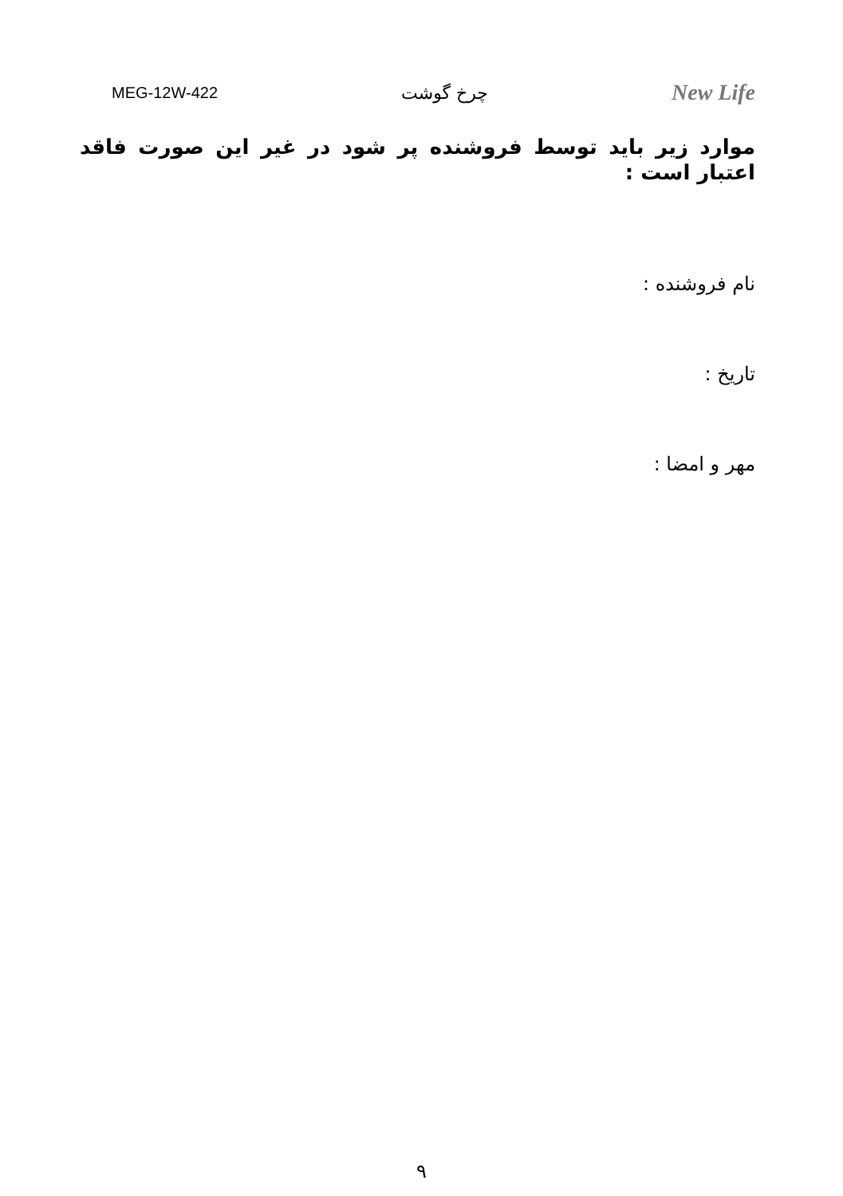MEG-12W-422 چرخ گوشت New Life
موارد زیر باید توسط فروشنده پر شود در غیر این صورت فاقد اعتبار است :
نام فروشنده :
تاریخ :
مهر و امضا :
۹